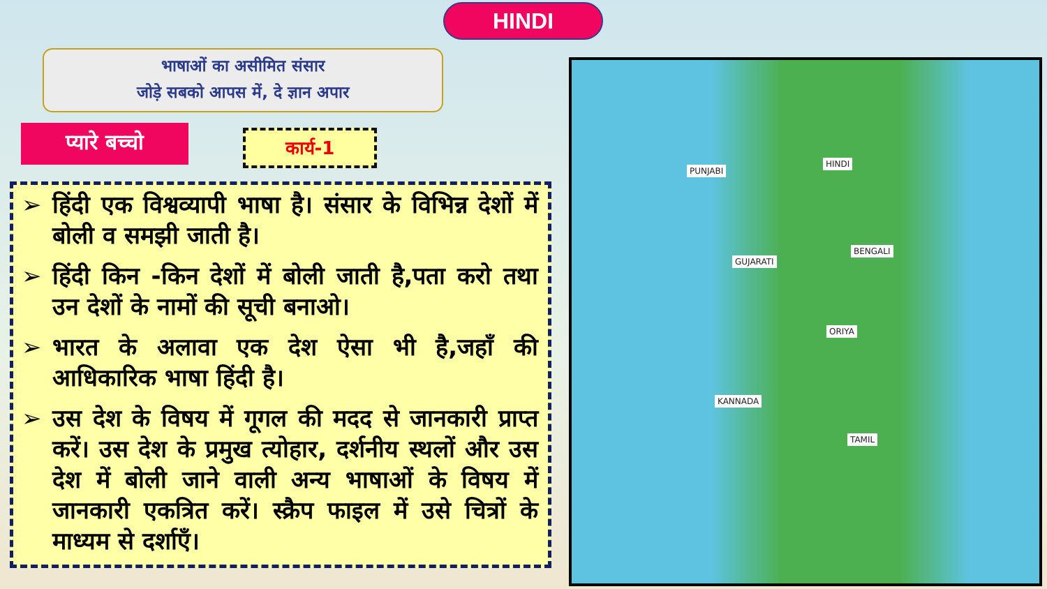HINDI
भाषाओं का असीमित संसार
जोड़े सबको आपस में, दे ज्ञान अपार
प्यारे बच्चो कार्य-1
➢ हिंदी एक विश्वव्यापी भाषा है। संसार के विभिन्न देशों में बोली व समझी जाती है।
➢ हिंदी किन -किन देशों में बोली जाती है,पता करो तथा उन देशों के नामों की सूची बनाओ।
➢ भारत के अलावा एक देश ऐसा भी है,जहाँ की आधिकारिक भाषा हिंदी है।
➢ उस देश के विषय में गूगल की मदद से जानकारी प्राप्त करें। उस देश के प्रमुख त्योहार, दर्शनीय स्थलों और उस देश में बोली जाने वाली अन्य भाषाओं के विषय में जानकारी एकत्रित करें। स्क्रैप फाइल में उसे चित्रों के माध्यम से दर्शाएँ।
PUNJABI
HINDI
BENGALI
GUJARATI
ORIYA
KANNADA
TAMIL